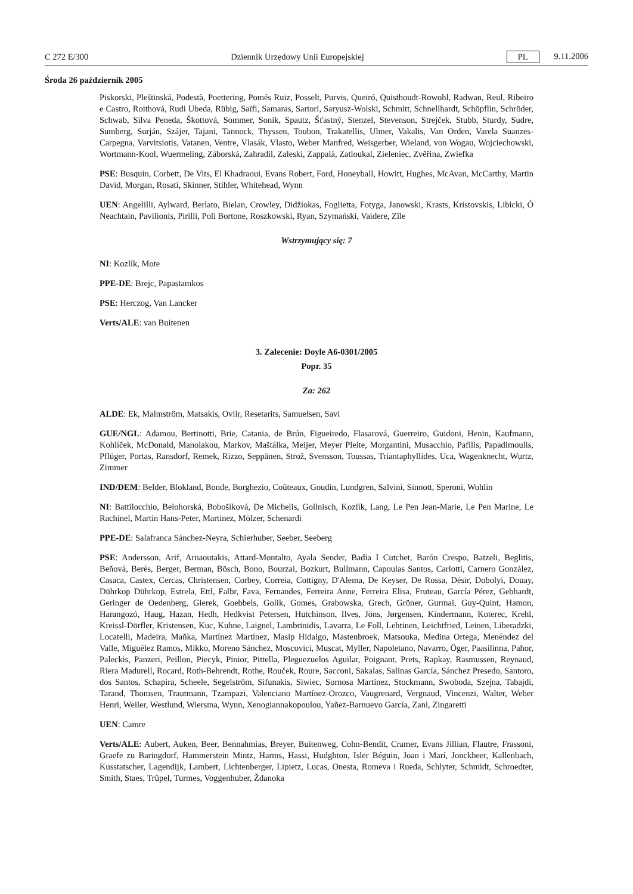C 272 E/300 Dziennik Urzędowy Unii Europejskiej PL 9.11.2006
Środa 26 październik 2005
Piskorski, Pleštinská, Podestà, Poettering, Pomés Ruiz, Posselt, Purvis, Queiró, Quisthoudt-Rowohl, Radwan, Reul, Ribeiro e Castro, Roithová, Rudi Ubeda, Rübig, Saïfi, Samaras, Sartori, Saryusz-Wolski, Schmitt, Schnellhardt, Schöpflin, Schröder, Schwab, Silva Peneda, Škottová, Sommer, Sonik, Spautz, Šťastný, Stenzel, Stevenson, Strejček, Stubb, Sturdy, Sudre, Sumberg, Surján, Szájer, Tajani, Tannock, Thyssen, Toubon, Trakatellis, Ulmer, Vakalis, Van Orden, Varela Suanzes-Carpegna, Varvitsiotis, Vatanen, Ventre, Vlasák, Vlasto, Weber Manfred, Weisgerber, Wieland, von Wogau, Wojciechowski, Wortmann-Kool, Wuermeling, Záborská, Zahradil, Zaleski, Zappalà, Zatloukal, Zieleniec, Zvěřina, Zwiefka
PSE: Busquin, Corbett, De Vits, El Khadraoui, Evans Robert, Ford, Honeyball, Howitt, Hughes, McAvan, McCarthy, Martin David, Morgan, Rosati, Skinner, Stihler, Whitehead, Wynn
UEN: Angelilli, Aylward, Berlato, Bielan, Crowley, Didžiokas, Foglietta, Fotyga, Janowski, Krasts, Kristovskis, Libicki, Ó Neachtain, Pavilionis, Pirilli, Poli Bortone, Roszkowski, Ryan, Szymański, Vaidere, Zīle
Wstrzymujący się: 7
NI: Kozlík, Mote
PPE-DE: Brejc, Papastamkos
PSE: Herczog, Van Lancker
Verts/ALE: van Buitenen
3. Zalecenie: Doyle A6-0301/2005
Popr. 35
Za: 262
ALDE: Ek, Malmström, Matsakis, Oviir, Resetarits, Samuelsen, Savi
GUE/NGL: Adamou, Bertinotti, Brie, Catania, de Brún, Figueiredo, Flasarová, Guerreiro, Guidoni, Henin, Kaufmann, Kohlíček, McDonald, Manolakou, Markov, Maštálka, Meijer, Meyer Pleite, Morgantini, Musacchio, Pafilis, Papadimoulis, Pflüger, Portas, Ransdorf, Remek, Rizzo, Seppänen, Strož, Svensson, Toussas, Triantaphyllides, Uca, Wagenknecht, Wurtz, Zimmer
IND/DEM: Belder, Blokland, Bonde, Borghezio, Coûteaux, Goudin, Lundgren, Salvini, Sinnott, Speroni, Wohlin
NI: Battilocchio, Belohorská, Bobošíková, De Michelis, Gollnisch, Kozlík, Lang, Le Pen Jean-Marie, Le Pen Marine, Le Rachinel, Martin Hans-Peter, Martinez, Mölzer, Schenardi
PPE-DE: Salafranca Sánchez-Neyra, Schierhuber, Seeber, Seeberg
PSE: Andersson, Arif, Arnaoutakis, Attard-Montalto, Ayala Sender, Badia I Cutchet, Barón Crespo, Batzeli, Beglitis, Beňová, Berès, Berger, Berman, Bösch, Bono, Bourzai, Bozkurt, Bullmann, Capoulas Santos, Carlotti, Carnero González, Casaca, Castex, Cercas, Christensen, Corbey, Correia, Cottigny, D'Alema, De Keyser, De Rossa, Désir, Dobolyi, Douay, Dührkop Dührkop, Estrela, Ettl, Falbr, Fava, Fernandes, Ferreira Anne, Ferreira Elisa, Fruteau, García Pérez, Gebhardt, Geringer de Oedenberg, Gierek, Goebbels, Golik, Gomes, Grabowska, Grech, Gröner, Gurmai, Guy-Quint, Hamon, Harangozó, Haug, Hazan, Hedh, Hedkvist Petersen, Hutchinson, Ilves, Jöns, Jørgensen, Kindermann, Koterec, Krehl, Kreissl-Dörfler, Kristensen, Kuc, Kuhne, Laignel, Lambrinidis, Lavarra, Le Foll, Lehtinen, Leichtfried, Leinen, Liberadzki, Locatelli, Madeira, Maňka, Martínez Martínez, Masip Hidalgo, Mastenbroek, Matsouka, Medina Ortega, Menéndez del Valle, Miguélez Ramos, Mikko, Moreno Sánchez, Moscovici, Muscat, Myller, Napoletano, Navarro, Öger, Paasilinna, Pahor, Paleckis, Panzeri, Peillon, Piecyk, Pinior, Pittella, Pleguezuelos Aguilar, Poignant, Prets, Rapkay, Rasmussen, Reynaud, Riera Madurell, Rocard, Roth-Behrendt, Rothe, Rouček, Roure, Sacconi, Sakalas, Salinas García, Sánchez Presedo, Santoro, dos Santos, Schapira, Scheele, Segelström, Sifunakis, Siwiec, Sornosa Martínez, Stockmann, Swoboda, Szejna, Tabajdi, Tarand, Thomsen, Trautmann, Tzampazi, Valenciano Martínez-Orozco, Vaugrenard, Vergnaud, Vincenzi, Walter, Weber Henri, Weiler, Westlund, Wiersma, Wynn, Xenogiannakopoulou, Yañez-Barnuevo García, Zani, Zingaretti
UEN: Camre
Verts/ALE: Aubert, Auken, Beer, Bennahmias, Breyer, Buitenweg, Cohn-Bendit, Cramer, Evans Jillian, Flautre, Frassoni, Graefe zu Baringdorf, Hammerstein Mintz, Harms, Hassi, Hudghton, Isler Béguin, Joan i Marí, Jonckheer, Kallenbach, Kusstatscher, Lagendijk, Lambert, Lichtenberger, Lipietz, Lucas, Onesta, Romeva i Rueda, Schlyter, Schmidt, Schroedter, Smith, Staes, Trüpel, Turmes, Voggenhuber, Ždanoka